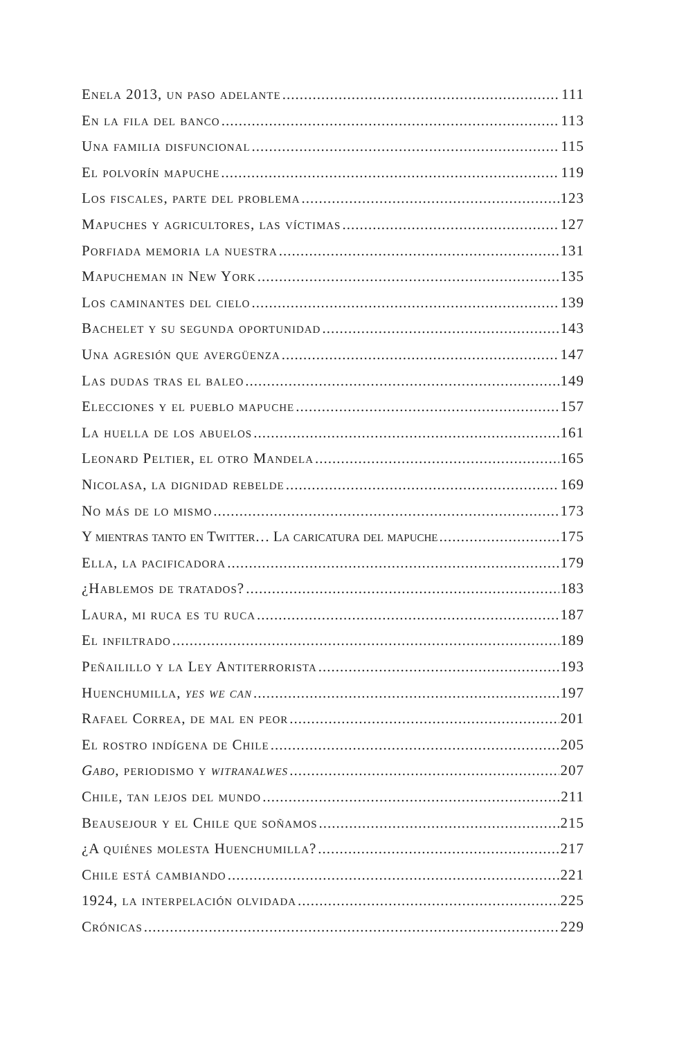Enela 2013, un paso adelante 111
En la fila del banco 113
Una familia disfuncional 115
El polvorín mapuche 119
Los fiscales, parte del problema 123
Mapuches y agricultores, las víctimas 127
Porfiada memoria la nuestra 131
Mapucheman in New York 135
Los caminantes del cielo 139
Bachelet y su segunda oportunidad 143
Una agresión que avergüenza 147
Las dudas tras el baleo 149
Elecciones y el pueblo mapuche 157
La huella de los abuelos 161
Leonard Peltier, el otro Mandela 165
Nicolasa, la dignidad rebelde 169
No más de lo mismo 173
Y mientras tanto en Twitter… La caricatura del mapuche 175
Ella, la pacificadora 179
¿Hablemos de tratados? 183
Laura, mi ruca es tu ruca 187
El infiltrado 189
Peñailillo y la Ley Antiterrorista 193
Huenchumilla, yes we can 197
Rafael Correa, de mal en peor 201
El rostro indígena de Chile 205
Gabo, periodismo y witranalwes 207
Chile, tan lejos del mundo 211
Beausejour y el Chile que soñamos 215
¿A quiénes molesta Huenchumilla? 217
Chile está cambiando 221
1924, la interpelación olvidada 225
Crónicas 229